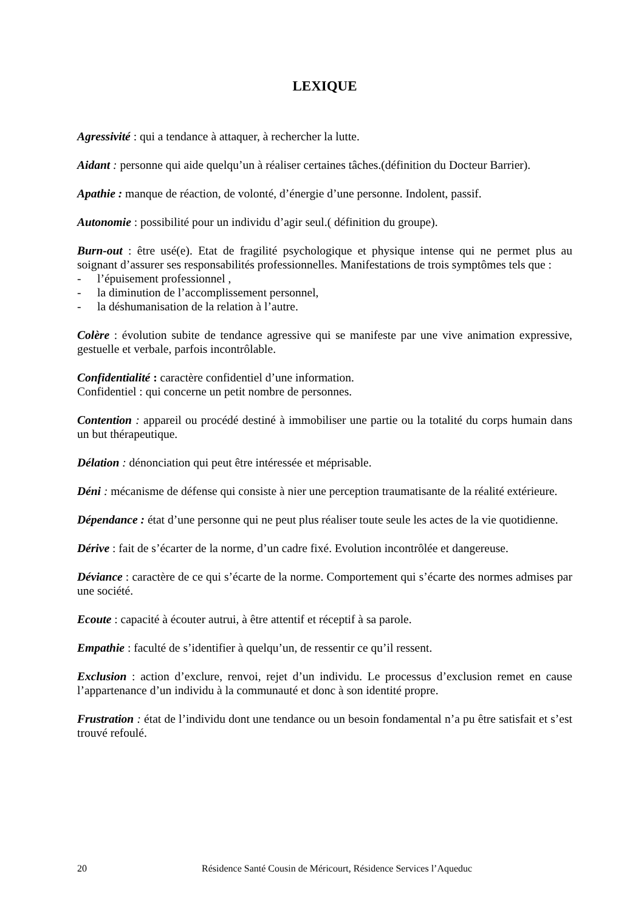LEXIQUE
Agressivité : qui a tendance à attaquer, à rechercher la lutte.
Aidant : personne qui aide quelqu’un à réaliser certaines tâches.(définition du Docteur Barrier).
Apathie : manque de réaction, de volonté, d’énergie d’une personne. Indolent, passif.
Autonomie : possibilité pour un individu d’agir seul.( définition du groupe).
Burn-out : être usé(e). Etat de fragilité psychologique et physique intense qui ne permet plus au soignant d’assurer ses responsabilités professionnelles. Manifestations de trois symptômes tels que :
- l’épuisement professionnel ,
- la diminution de l’accomplissement personnel,
- la déshumanisation de la relation à l’autre.
Colère : évolution subite de tendance agressive qui se manifeste par une vive animation expressive, gestuelle et verbale, parfois incontrôlable.
Confidentialité : caractère confidentiel d’une information.
Confidentiel : qui concerne un petit nombre de personnes.
Contention : appareil ou procédé destiné à immobiliser une partie ou la totalité du corps humain dans un but thérapeutique.
Délation : dénonciation qui peut être intéressée et méprisable.
Déni : mécanisme de défense qui consiste à nier une perception traumatisante de la réalité extérieure.
Dépendance : état d’une personne qui ne peut plus réaliser toute seule les actes de la vie quotidienne.
Dérive : fait de s’écarter de la norme, d’un cadre fixé. Evolution incontrôlée et dangereuse.
Déviance : caractère de ce qui s’écarte de la norme. Comportement qui s’écarte des normes admises par une société.
Ecoute : capacité à écouter autrui, à être attentif et réceptif à sa parole.
Empathie : faculté de s’identifier à quelqu’un, de ressentir ce qu’il ressent.
Exclusion : action d’exclure, renvoi, rejet d’un individu. Le processus d’exclusion remet en cause l’appartenance d’un individu à la communauté et donc à son identité propre.
Frustration : état de l’individu dont une tendance ou un besoin fondamental n’a pu être satisfait et s’est trouvé refoulé.
20 Résidence Santé Cousin de Méricourt, Résidence Services l’Aqueduc